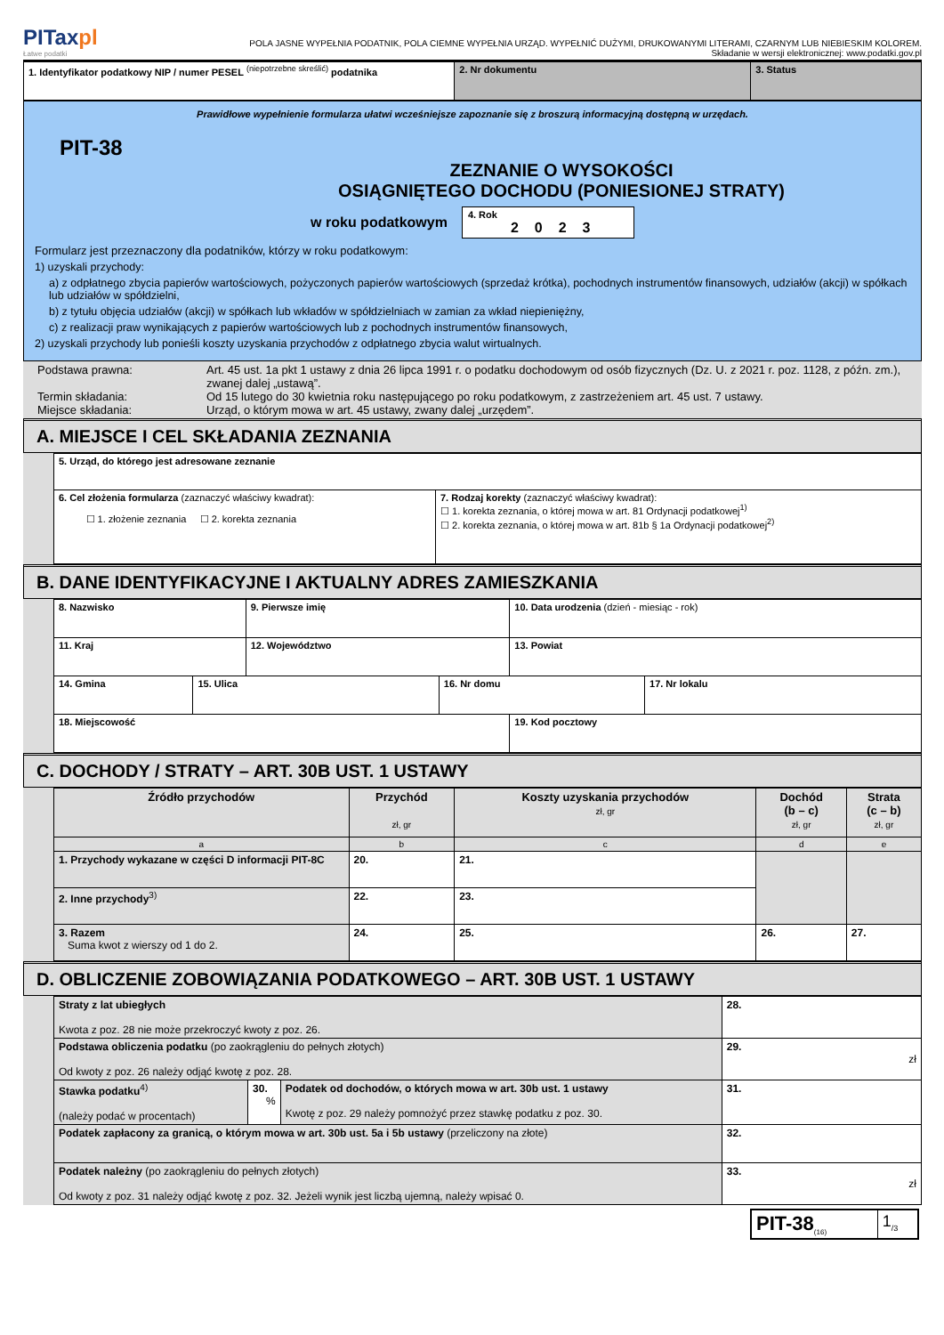PITaxpl
Łatwe podatki
POLA JASNE WYPEŁNIA PODATNIK, POLA CIEMNE WYPEŁNIA URZĄD. WYPEŁNIĆ DUŻYMI, DRUKOWANYMI LITERAMI, CZARNYM LUB NIEBIESKIM KOLOREM.
Składanie w wersji elektronicznej: www.podatki.gov.pl
| 1. Identyfikator podatkowy NIP / numer PESEL <sup>(niepotrzebne skreślić)</sup> podatnika | 2. Nr dokumentu | 3. Status |
Prawidłowe wypełnienie formularza ułatwi wcześniejsze zapoznanie się z broszurą informacyjną dostępną w urzędach.
PIT-38
ZEZNANIE O WYSOKOŚCI
OSIĄGNIĘTEGO DOCHODU (PONIESIONEJ STRATY)
w roku podatkowym 4. Rok
2023
Formularz jest przeznaczony dla podatników, którzy w roku podatkowym:
1) uzyskali przychody:
a) z odpłatnego zbycia papierów wartościowych, pożyczonych papierów wartościowych (sprzedaż krótka), pochodnych instrumentów finansowych, udziałów (akcji) w spółkach lub udziałów w spółdzielni,
b) z tytułu objęcia udziałów (akcji) w spółkach lub wkładów w spółdzielniach w zamian za wkład niepieniężny,
c) z realizacji praw wynikających z papierów wartościowych lub z pochodnych instrumentów finansowych,
2) uzyskali przychody lub ponieśli koszty uzyskania przychodów z odpłatnego zbycia walut wirtualnych.
| Podstawa prawna: Termin składania: Miejsce składania: | Art. 45 ust. 1a pkt 1 ustawy z dnia 26 lipca 1991 r. o podatku dochodowym od osób fizycznych (Dz. U. z 2021 r. poz. 1128, z późn. zm.), zwanej dalej „ustawą”. Od 15 lutego do 30 kwietnia roku następującego po roku podatkowym, z zastrzeżeniem art. 45 ust. 7 ustawy. Urząd, o którym mowa w art. 45 ustawy, zwany dalej „urzędem”. |
A. MIEJSCE I CEL SKŁADANIA ZEZNANIA
| 5. Urząd, do którego jest adresowane zeznanie | |
| 6. Cel złożenia formularza (zaznaczyć właściwy kwadrat): ☐ 1. złożenie zeznania ☐ 2. korekta zeznania | 7. Rodzaj korekty (zaznaczyć właściwy kwadrat): ☐ 1. korekta zeznania, o której mowa w art. 81 Ordynacji podatkowej<sup>1)</sup> ☐ 2. korekta zeznania, o której mowa w art. 81b § 1a Ordynacji podatkowej<sup>2)</sup> |
B. DANE IDENTYFIKACYJNE I AKTUALNY ADRES ZAMIESZKANIA
| 8. Nazwisko | | 9. Pierwsze imię | | 10. Data urodzenia (dzień - miesiąc - rok) | |
| 11. Kraj | | 12. Województwo | | 13. Powiat | |
| 14. Gmina | 15. Ulica | | 16. Nr domu | | 17. Nr lokalu |
| 18. Miejscowość | | | | 19. Kod pocztowy | |
C. DOCHODY / STRATY – ART. 30B UST. 1 USTAWY
| Źródło przychodów | Przychód zł, gr | Koszty uzyskania przychodów zł, gr | Dochód (b – c) zł, gr | Strata (c – b) zł, gr |
| a | b | c | d | e |
| 1. Przychody wykazane w części D informacji PIT-8C | 20. | 21. | | |
| 2. Inne przychody<sup>3)</sup> | 22. | 23. | | |
| 3. Razem Suma kwot z wierszy od 1 do 2. | 24. | 25. | 26. | 27. |
D. OBLICZENIE ZOBOWIĄZANIA PODATKOWEGO – ART. 30B UST. 1 USTAWY
| Straty z lat ubiegłych Kwota z poz. 28 nie może przekroczyć kwoty z poz. 26. | | | 28. |
| Podstawa obliczenia podatku (po zaokrągleniu do pełnych złotych) Od kwoty z poz. 26 należy odjąć kwotę z poz. 28. | | | 29. zł |
| Stawka podatku<sup>4)</sup> (należy podać w procentach) | 30. % | Podatek od dochodów, o których mowa w art. 30b ust. 1 ustawy Kwotę z poz. 29 należy pomnożyć przez stawkę podatku z poz. 30. | 31. |
| Podatek zapłacony za granicą, o którym mowa w art. 30b ust. 5a i 5b ustawy (przeliczony na złote) | | | 32. |
| Podatek należny (po zaokrągleniu do pełnych złotych) Od kwoty z poz. 31 należy odjąć kwotę z poz. 32. Jeżeli wynik jest liczbą ujemną, należy wpisać 0. | | | 33. zł |
| PIT-38<sub>(16)</sub> | 1<sub>/3</sub> |